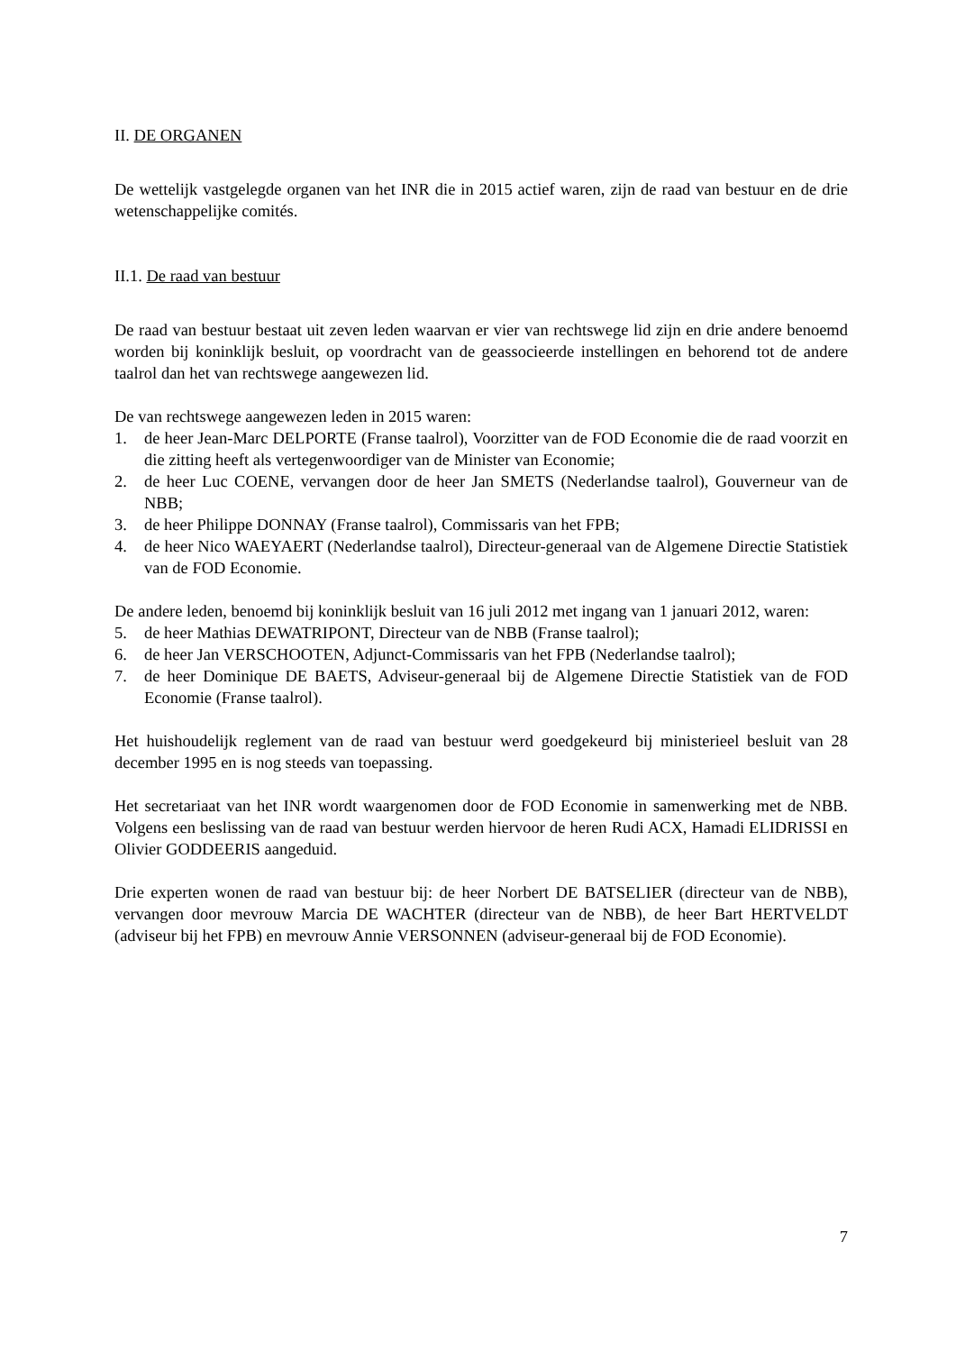II. DE ORGANEN
De wettelijk vastgelegde organen van het INR die in 2015 actief waren, zijn de raad van bestuur en de drie wetenschappelijke comités.
II.1. De raad van bestuur
De raad van bestuur bestaat uit zeven leden waarvan er vier van rechtswege lid zijn en drie andere benoemd worden bij koninklijk besluit, op voordracht van de geassocieerde instellingen en behorend tot de andere taalrol dan het van rechtswege aangewezen lid.
De van rechtswege aangewezen leden in 2015 waren:
1. de heer Jean-Marc DELPORTE (Franse taalrol), Voorzitter van de FOD Economie die de raad voorzit en die zitting heeft als vertegenwoordiger van de Minister van Economie;
2. de heer Luc COENE, vervangen door de heer Jan SMETS (Nederlandse taalrol), Gouverneur van de NBB;
3. de heer Philippe DONNAY (Franse taalrol), Commissaris van het FPB;
4. de heer Nico WAEYAERT (Nederlandse taalrol), Directeur-generaal van de Algemene Directie Statistiek van de FOD Economie.
De andere leden, benoemd bij koninklijk besluit van 16 juli 2012 met ingang van 1 januari 2012, waren:
5. de heer Mathias DEWATRIPONT, Directeur van de NBB (Franse taalrol);
6. de heer Jan VERSCHOOTEN, Adjunct-Commissaris van het FPB (Nederlandse taalrol);
7. de heer Dominique DE BAETS, Adviseur-generaal bij de Algemene Directie Statistiek van de FOD Economie (Franse taalrol).
Het huishoudelijk reglement van de raad van bestuur werd goedgekeurd bij ministerieel besluit van 28 december 1995 en is nog steeds van toepassing.
Het secretariaat van het INR wordt waargenomen door de FOD Economie in samenwerking met de NBB. Volgens een beslissing van de raad van bestuur werden hiervoor de heren Rudi ACX, Hamadi ELIDRISSI en Olivier GODDEERIS aangeduid.
Drie experten wonen de raad van bestuur bij: de heer Norbert DE BATSELIER (directeur van de NBB), vervangen door mevrouw Marcia DE WACHTER (directeur van de NBB), de heer Bart HERTVELDT (adviseur bij het FPB) en mevrouw Annie VERSONNEN (adviseur-generaal bij de FOD Economie).
7